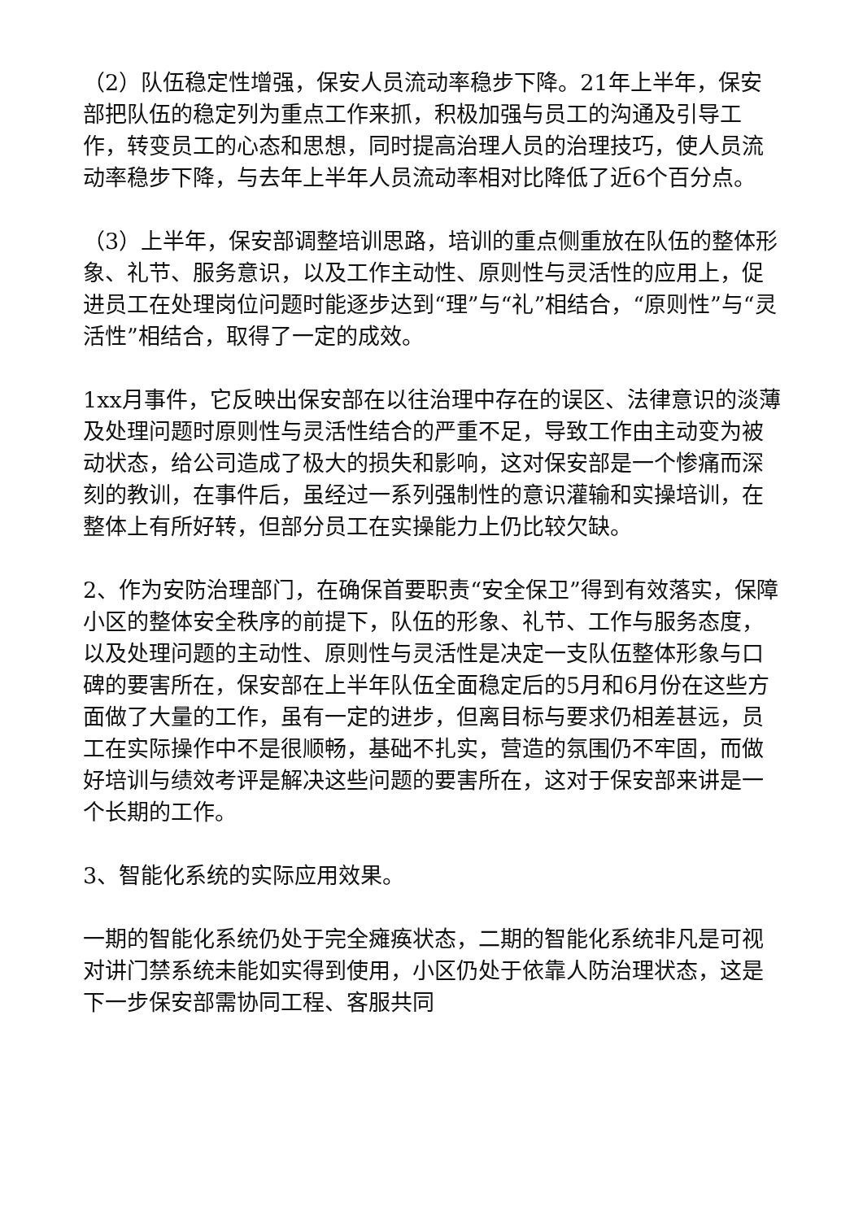（2）队伍稳定性增强，保安人员流动率稳步下降。21年上半年，保安部把队伍的稳定列为重点工作来抓，积极加强与员工的沟通及引导工作，转变员工的心态和思想，同时提高治理人员的治理技巧，使人员流动率稳步下降，与去年上半年人员流动率相对比降低了近6个百分点。
（3）上半年，保安部调整培训思路，培训的重点侧重放在队伍的整体形象、礼节、服务意识，以及工作主动性、原则性与灵活性的应用上，促进员工在处理岗位问题时能逐步达到“理”与“礼”相结合，“原则性”与“灵活性”相结合，取得了一定的成效。
1xx月事件，它反映出保安部在以往治理中存在的误区、法律意识的淡薄及处理问题时原则性与灵活性结合的严重不足，导致工作由主动变为被动状态，给公司造成了极大的损失和影响，这对保安部是一个惨痛而深刻的教训，在事件后，虽经过一系列强制性的意识灌输和实操培训，在整体上有所好转，但部分员工在实操能力上仍比较欠缺。
2、作为安防治理部门，在确保首要职责“安全保卫”得到有效落实，保障小区的整体安全秩序的前提下，队伍的形象、礼节、工作与服务态度，以及处理问题的主动性、原则性与灵活性是决定一支队伍整体形象与口碑的要害所在，保安部在上半年队伍全面稳定后的5月和6月份在这些方面做了大量的工作，虽有一定的进步，但离目标与要求仍相差甚远，员工在实际操作中不是很顺畅，基础不扎实，营造的氛围仍不牢固，而做好培训与绩效考评是解决这些问题的要害所在，这对于保安部来讲是一个长期的工作。
3、智能化系统的实际应用效果。
一期的智能化系统仍处于完全瘫痪状态，二期的智能化系统非凡是可视对讲门禁系统未能如实得到使用，小区仍处于依靠人防治理状态，这是下一步保安部需协同工程、客服共同